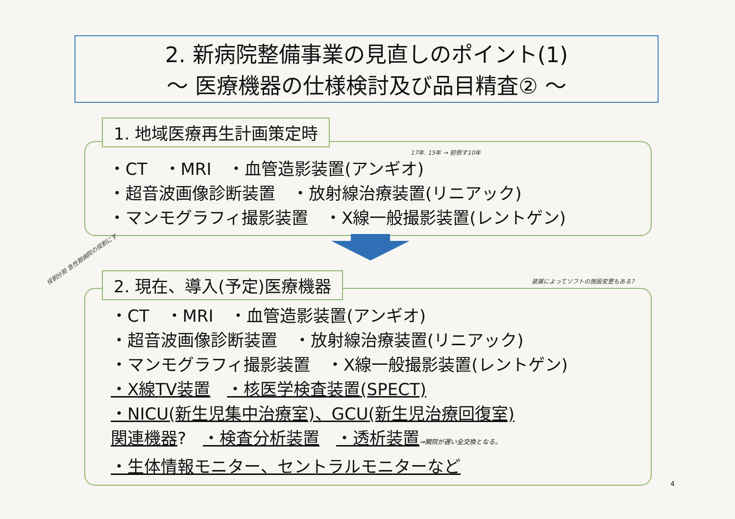2. 新病院整備事業の見直しのポイント(1)
～ 医療機器の仕様検討及び品目精査② ～
1. 地域医療再生計画策定時
17年. 15年 → 前倒す10年
・CT　・MRI　・血管造影装置(アンギオ)
・超音波画像診断装置　・放射線治療装置(リニアック)
・マンモグラフィ撮影装置　・X線一般撮影装置(レントゲン)
役割分担 急性期病院の役割にす
2. 現在、導入(予定)医療機器 装置によってソフトの施設変更もある?
・CT　・MRI　・血管造影装置(アンギオ)
・超音波画像診断装置　・放射線治療装置(リニアック)
・マンモグラフィ撮影装置　・X線一般撮影装置(レントゲン)
・X線TV装置　・核医学検査装置(SPECT)
・NICU(新生児集中治療室)、GCU(新生児治療回復室)
関連機器?　・検査分析装置　・透析装置⇒開院が遅い全交換となる。
・生体情報モニター、セントラルモニターなど
4